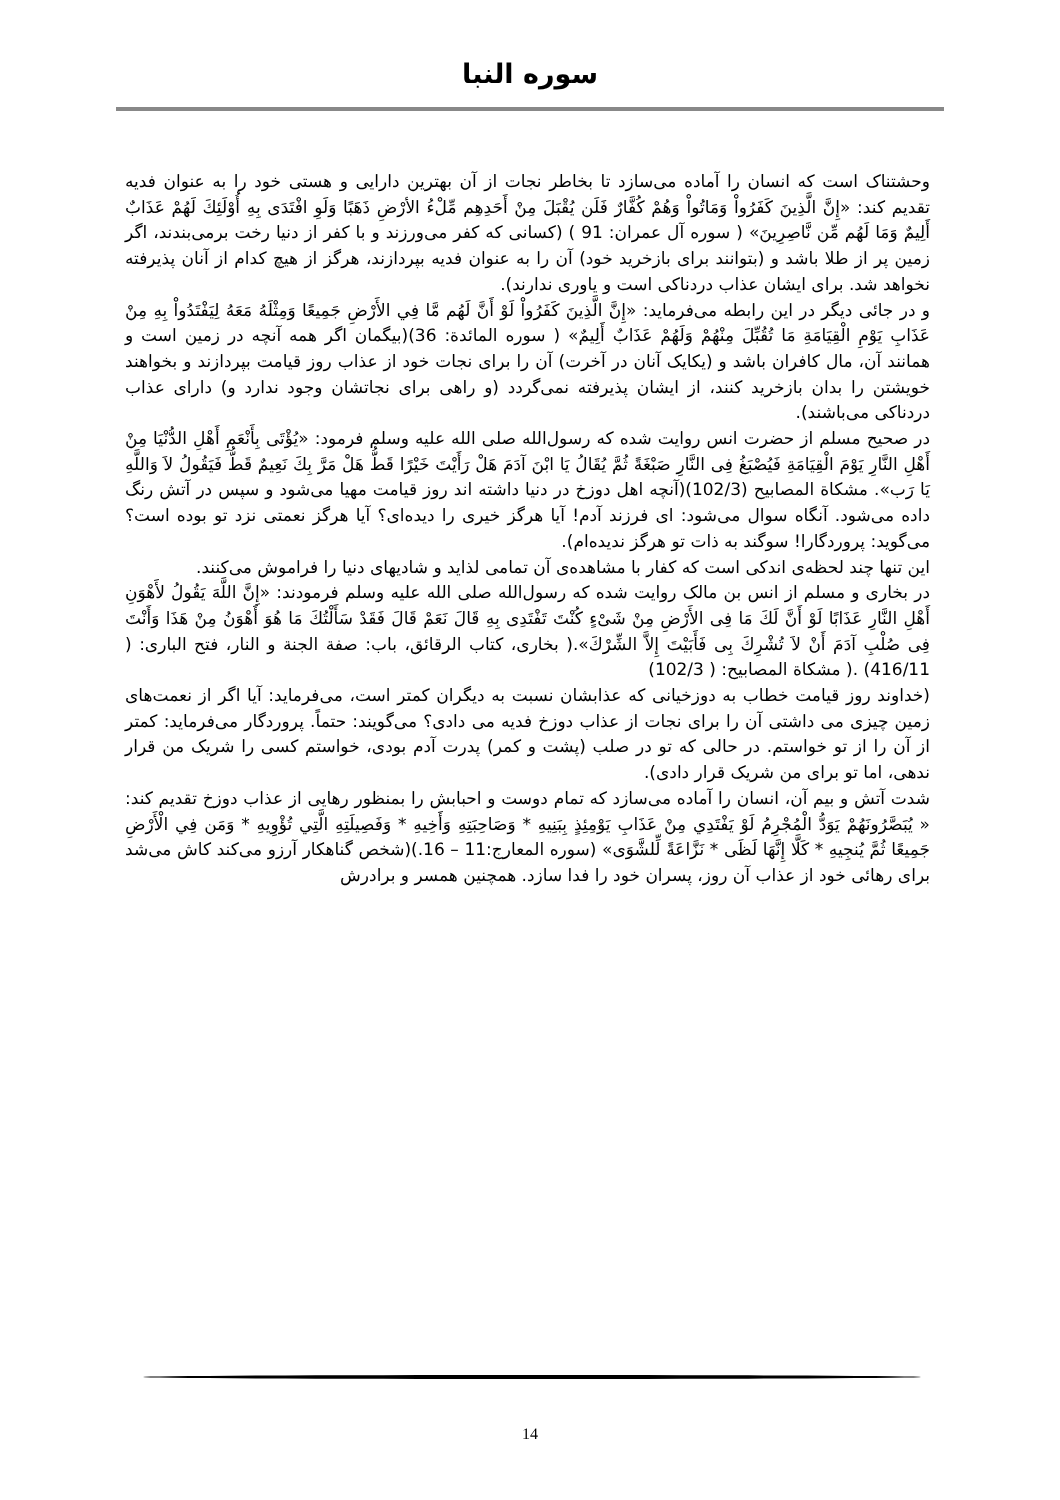سوره النبا
وحشتناک است که انسان را آماده می‌سازد تا بخاطر نجات از آن بهترین دارایی و هستی خود را به عنوان فدیه تقدیم کند: «إِنَّ الَّذِينَ كَفَرُواْ وَمَاتُواْ وَهُمْ كُفَّارٌ فَلَن يُقْبَلَ مِنْ أَحَدِهِم مِّلْءُ الأرْضِ ذَهَبًا وَلَوِ افْتَدَى بِهِ أُوْلَئِكَ لَهُمْ عَذَابٌ أَلِيمٌ وَمَا لَهُم مِّن نَّاصِرِينَ» ( سوره آل عمران: 91 ) (کسانی که کفر می‌ورزند و با کفر از دنیا رخت برمی‌بندند، اگر زمین پر از طلا باشد و (بتوانند برای بازخرید خود) آن را به عنوان فدیه بپردازند، هرگز از هیچ کدام از آنان پذیرفته نخواهد شد. برای ایشان عذاب دردناکی است و یاوری ندارند).
و در جائی دیگر در این رابطه می‌فرماید: «إِنَّ الَّذِينَ كَفَرُواْ لَوْ أَنَّ لَهُم مَّا فِي الأَرْضِ جَمِيعًا وَمِثْلَهُ مَعَهُ لِيَفْتَدُواْ بِهِ مِنْ عَذَابِ يَوْمِ الْقِيَامَةِ مَا تُقُبِّلَ مِنْهُمْ وَلَهُمْ عَذَابٌ أَلِيمٌ» ( سوره المائدة: 36)(بیگمان اگر همه آنچه در زمین است و همانند آن، مال کافران باشد و (یکایک آنان در آخرت) آن را برای نجات خود از عذاب روز قیامت بپردازند و بخواهند خویشتن را بدان بازخرید کنند، از ایشان پذیرفته نمی‌گردد (و راهی برای نجاتشان وجود ندارد و) دارای عذاب دردناکی می‌باشند).
در صحیح مسلم از حضرت انس روایت شده که رسول‌الله صلی الله علیه وسلم فرمود: «يُؤْتَى بِأَنْعَمِ أَهْلِ الدُّنْيَا مِنْ أَهْلِ النَّارِ يَوْمَ الْقِيَامَةِ فَيُصْبَغُ فِى النَّارِ صَبْغَةً ثُمَّ يُقَالُ يَا ابْنَ آدَمَ هَلْ رَأَيْتَ خَيْرًا قَطُّ هَلْ مَرَّ بِكَ نَعِيمٌ قَطُّ فَيَقُولُ لاَ وَاللَّهِ يَا رَب». مشکاة المصابیح (102/3)(آنچه اهل دوزخ در دنیا داشته اند روز قیامت مهیا می‌شود و سپس در آتش رنگ داده می‌شود. آنگاه سوال می‌شود: ای فرزند آدم! آیا هرگز خیری را دیده‌ای؟ آیا هرگز نعمتی نزد تو بوده است؟ می‌گوید: پروردگارا! سوگند به ذات تو هرگز ندیده‌ام).
این تنها چند لحظه‌ی اندکی است که کفار با مشاهده‌ی آن تمامی لذاید و شادیهای دنیا را فراموش می‌کنند.
در بخاری و مسلم از انس بن مالک روایت شده که رسول‌الله صلی الله علیه وسلم فرمودند: «إِنَّ اللَّهَ يَقُولُ لأَهْوَنِ أَهْلِ النَّارِ عَذَابًا لَوْ أَنَّ لَكَ مَا فِى الأَرْضِ مِنْ شَىْءٍ كُنْتَ تَفْتَدِى بِهِ قَالَ نَعَمْ قَالَ فَقَدْ سَأَلْتُكَ مَا هُوَ أَهْوَنُ مِنْ هَذَا وَأَنْتَ فِى صُلْبِ آدَمَ أَنْ لاَ تُشْرِكَ بِى فَأَبَيْتَ إِلاَّ الشِّرْكَ».( بخاری، کتاب الرقائق، باب: صفة الجنة و النار، فتح الباری: ( 416/11) .( مشکاة المصابیح: ( 102/3)
(خداوند روز قیامت خطاب به دوزخیانی که عذابشان نسبت به دیگران کمتر است، می‌فرماید: آیا اگر از نعمت‌های زمین چیزی می داشتی آن را برای نجات از عذاب دوزخ فدیه می دادی؟ می‌گویند: حتماً. پروردگار می‌فرماید: کمتر از آن را از تو خواستم. در حالی که تو در صلب (پشت و کمر) پدرت آدم بودی، خواستم کسی را شریک من قرار ندهی، اما تو برای من شریک قرار دادی).
شدت آتش و بیم آن، انسان را آماده می‌سازد که تمام دوست و احبابش را بمنظور رهایی از عذاب دوزخ تقدیم کند: « يُبَصَّرُونَهُمْ يَوَدُّ الْمُجْرِمُ لَوْ يَفْتَدِي مِنْ عَذَابِ يَوْمِئِذٍ بِبَنِيهِ * وَصَاحِبَتِهِ وَأَخِيهِ * وَفَصِيلَتِهِ الَّتِي تُؤْوِيهِ * وَمَن فِي الْأَرْضِ جَمِيعًا ثُمَّ يُنجِيهِ * كَلَّا إِنَّهَا لَظَى * نَزَّاعَةً لِّلشَّوَى» (سوره المعارج:11 – 16.)(شخص گناهکار آرزو می‌کند کاش می‌شد برای رهائی خود از عذاب آن روز، پسران خود را فدا سازد. همچنین همسر و برادرش
14